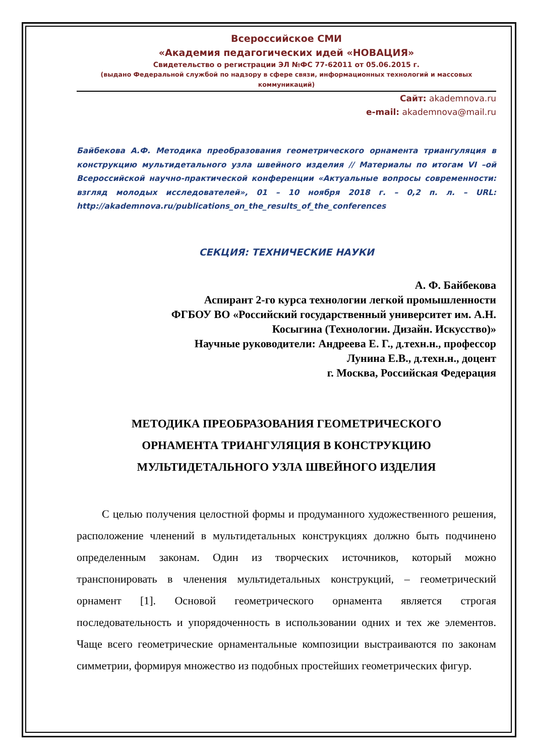Всероссийское СМИ
«Академия педагогических идей «НОВАЦИЯ»
Свидетельство о регистрации ЭЛ №ФС 77-62011 от 05.06.2015 г.
(выдано Федеральной службой по надзору в сфере связи, информационных технологий и массовых коммуникаций)
Сайт: akademnova.ru
e-mail: akademnova@mail.ru
Байбекова А.Ф. Методика преобразования геометрического орнамента триангуляция в конструкцию мультидетального узла швейного изделия // Материалы по итогам VI –ой Всероссийской научно-практической конференции «Актуальные вопросы современности: взгляд молодых исследователей», 01 – 10 ноября 2018 г. – 0,2 п. л. – URL: http://akademnova.ru/publications_on_the_results_of_the_conferences
СЕКЦИЯ: ТЕХНИЧЕСКИЕ НАУКИ
А. Ф. Байбекова
Аспирант 2-го курса технологии легкой промышленности
ФГБОУ ВО «Российский государственный университет им. А.Н.
Косыгина (Технологии. Дизайн. Искусство)»
Научные руководители: Андреева Е. Г., д.техн.н., профессор
Лунина Е.В., д.техн.н., доцент
г. Москва, Российская Федерация
МЕТОДИКА ПРЕОБРАЗОВАНИЯ ГЕОМЕТРИЧЕСКОГО
ОРНАМЕНТА ТРИАНГУЛЯЦИЯ В КОНСТРУКЦИЮ
МУЛЬТИДЕТАЛЬНОГО УЗЛА ШВЕЙНОГО ИЗДЕЛИЯ
С целью получения целостной формы и продуманного художественного решения, расположение членений в мультидетальных конструкциях должно быть подчинено определенным законам. Один из творческих источников, который можно транспонировать в членения мультидетальных конструкций, – геометрический орнамент [1]. Основой геометрического орнамента является строгая последовательность и упорядоченность в использовании одних и тех же элементов. Чаще всего геометрические орнаментальные композиции выстраиваются по законам симметрии, формируя множество из подобных простейших геометрических фигур.